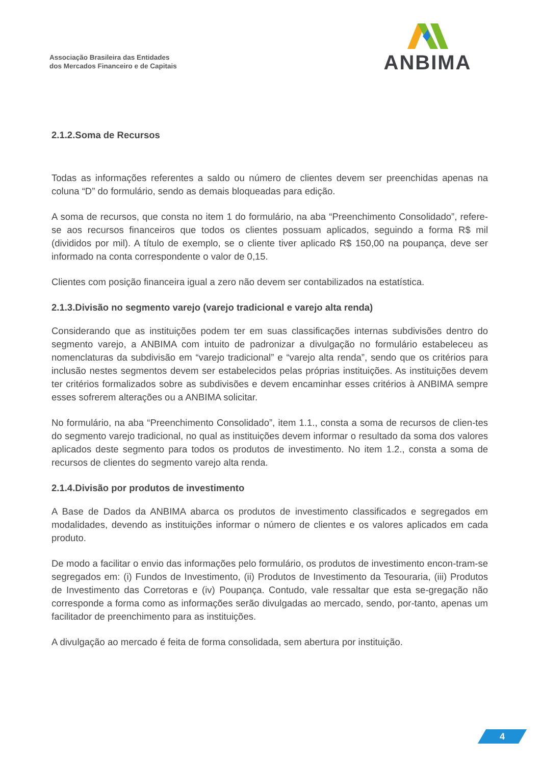Associação Brasileira das Entidades
dos Mercados Financeiro e de Capitais
ANBIMA
2.1.2.Soma de Recursos
Todas as informações referentes a saldo ou número de clientes devem ser preenchidas apenas na coluna “D” do formulário, sendo as demais bloqueadas para edição.
A soma de recursos, que consta no item 1 do formulário, na aba “Preenchimento Consolidado”, refere-se aos recursos financeiros que todos os clientes possuam aplicados, seguindo a forma R$ mil (divididos por mil). A título de exemplo, se o cliente tiver aplicado R$ 150,00 na poupança, deve ser informado na conta correspondente o valor de 0,15.
Clientes com posição financeira igual a zero não devem ser contabilizados na estatística.
2.1.3.Divisão no segmento varejo (varejo tradicional e varejo alta renda)
Considerando que as instituições podem ter em suas classificações internas subdivisões dentro do segmento varejo, a ANBIMA com intuito de padronizar a divulgação no formulário estabeleceu as nomenclaturas da subdivisão em “varejo tradicional” e “varejo alta renda”, sendo que os critérios para inclusão nestes segmentos devem ser estabelecidos pelas próprias instituições. As instituições devem ter critérios formalizados sobre as subdivisões e devem encaminhar esses critérios à ANBIMA sempre esses sofrerem alterações ou a ANBIMA solicitar.
No formulário, na aba “Preenchimento Consolidado”, item 1.1., consta a soma de recursos de clien-tes do segmento varejo tradicional, no qual as instituições devem informar o resultado da soma dos valores aplicados deste segmento para todos os produtos de investimento. No item 1.2., consta a soma de recursos de clientes do segmento varejo alta renda.
2.1.4.Divisão por produtos de investimento
A Base de Dados da ANBIMA abarca os produtos de investimento classificados e segregados em modalidades, devendo as instituições informar o número de clientes e os valores aplicados em cada produto.
De modo a facilitar o envio das informações pelo formulário, os produtos de investimento encon-tram-se segregados em: (i) Fundos de Investimento, (ii) Produtos de Investimento da Tesouraria, (iii) Produtos de Investimento das Corretoras e (iv) Poupança. Contudo, vale ressaltar que esta se-gregação não corresponde a forma como as informações serão divulgadas ao mercado, sendo, por-tanto, apenas um facilitador de preenchimento para as instituições.
A divulgação ao mercado é feita de forma consolidada, sem abertura por instituição.
4